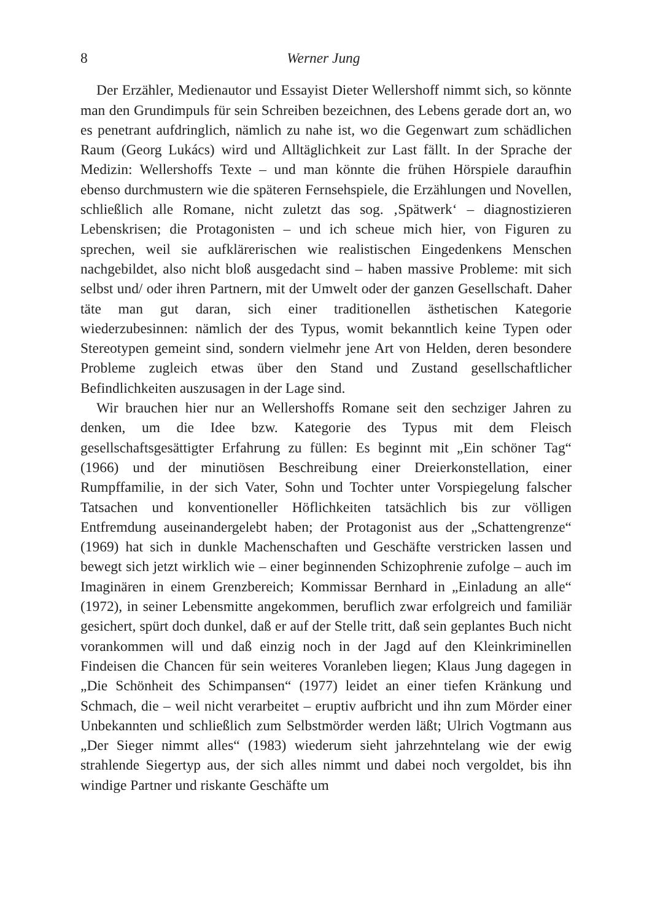8 Werner Jung
Der Erzähler, Medienautor und Essayist Dieter Wellershoff nimmt sich, so könnte man den Grundimpuls für sein Schreiben bezeichnen, des Lebens gerade dort an, wo es penetrant aufdringlich, nämlich zu nahe ist, wo die Gegenwart zum schädlichen Raum (Georg Lukács) wird und Alltäglichkeit zur Last fällt. In der Sprache der Medizin: Wellershoffs Texte – und man könnte die frühen Hörspiele daraufhin ebenso durchmustern wie die späteren Fernsehspiele, die Erzählungen und Novellen, schließlich alle Romane, nicht zuletzt das sog. ‚Spätwerk‘ – diagnostizieren Lebenskrisen; die Protagonisten – und ich scheue mich hier, von Figuren zu sprechen, weil sie aufklärerischen wie realistischen Eingedenkens Menschen nachgebildet, also nicht bloß ausgedacht sind – haben massive Probleme: mit sich selbst und/ oder ihren Partnern, mit der Umwelt oder der ganzen Gesellschaft. Daher täte man gut daran, sich einer traditionellen ästhetischen Kategorie wiederzubesinnen: nämlich der des Typus, womit bekanntlich keine Typen oder Stereotypen gemeint sind, sondern vielmehr jene Art von Helden, deren besondere Probleme zugleich etwas über den Stand und Zustand gesellschaftlicher Befindlichkeiten auszusagen in der Lage sind.
Wir brauchen hier nur an Wellershoffs Romane seit den sechziger Jahren zu denken, um die Idee bzw. Kategorie des Typus mit dem Fleisch gesellschaftsgesättigter Erfahrung zu füllen: Es beginnt mit „Ein schöner Tag“ (1966) und der minutiösen Beschreibung einer Dreierkonstellation, einer Rumpffamilie, in der sich Vater, Sohn und Tochter unter Vorspiegelung falscher Tatsachen und konventioneller Höflichkeiten tatsächlich bis zur völligen Entfremdung auseinandergelebt haben; der Protagonist aus der „Schattengrenze“ (1969) hat sich in dunkle Machenschaften und Geschäfte verstricken lassen und bewegt sich jetzt wirklich wie – einer beginnenden Schizophrenie zufolge – auch im Imaginären in einem Grenzbereich; Kommissar Bernhard in „Einladung an alle“ (1972), in seiner Lebensmitte angekommen, beruflich zwar erfolgreich und familiär gesichert, spürt doch dunkel, daß er auf der Stelle tritt, daß sein geplantes Buch nicht vorankommen will und daß einzig noch in der Jagd auf den Kleinkriminellen Findeisen die Chancen für sein weiteres Voranleben liegen; Klaus Jung dagegen in „Die Schönheit des Schimpansen“ (1977) leidet an einer tiefen Kränkung und Schmach, die – weil nicht verarbeitet – eruptiv aufbricht und ihn zum Mörder einer Unbekannten und schließlich zum Selbstmörder werden läßt; Ulrich Vogtmann aus „Der Sieger nimmt alles“ (1983) wiederum sieht jahrzehntelang wie der ewig strahlende Siegertyp aus, der sich alles nimmt und dabei noch vergoldet, bis ihn windige Partner und riskante Geschäfte um